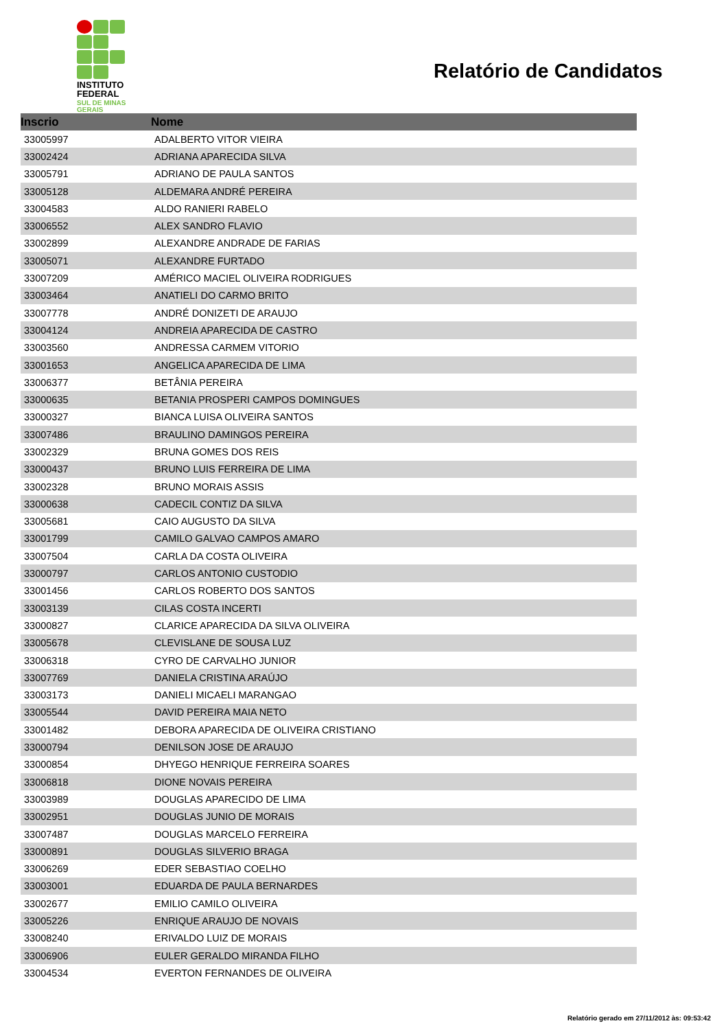INSTITUTO
FEDERAL
SUL DE MINAS
GERAIS
Relatório de Candidatos
| Inscrio | Nome |
| --- | --- |
| 33005997 | ADALBERTO VITOR VIEIRA |
| 33002424 | ADRIANA APARECIDA SILVA |
| 33005791 | ADRIANO DE PAULA SANTOS |
| 33005128 | ALDEMARA ANDRÉ PEREIRA |
| 33004583 | ALDO RANIERI RABELO |
| 33006552 | ALEX SANDRO FLAVIO |
| 33002899 | ALEXANDRE ANDRADE DE FARIAS |
| 33005071 | ALEXANDRE FURTADO |
| 33007209 | AMÉRICO MACIEL OLIVEIRA RODRIGUES |
| 33003464 | ANATIELI DO CARMO BRITO |
| 33007778 | ANDRÉ DONIZETI DE ARAUJO |
| 33004124 | ANDREIA APARECIDA DE CASTRO |
| 33003560 | ANDRESSA CARMEM VITORIO |
| 33001653 | ANGELICA APARECIDA DE LIMA |
| 33006377 | BETÂNIA PEREIRA |
| 33000635 | BETANIA PROSPERI CAMPOS DOMINGUES |
| 33000327 | BIANCA LUISA OLIVEIRA SANTOS |
| 33007486 | BRAULINO DAMINGOS PEREIRA |
| 33002329 | BRUNA GOMES DOS REIS |
| 33000437 | BRUNO LUIS FERREIRA DE LIMA |
| 33002328 | BRUNO MORAIS ASSIS |
| 33000638 | CADECIL CONTIZ DA SILVA |
| 33005681 | CAIO AUGUSTO DA SILVA |
| 33001799 | CAMILO GALVAO CAMPOS AMARO |
| 33007504 | CARLA DA COSTA OLIVEIRA |
| 33000797 | CARLOS ANTONIO CUSTODIO |
| 33001456 | CARLOS ROBERTO DOS SANTOS |
| 33003139 | CILAS COSTA INCERTI |
| 33000827 | CLARICE APARECIDA DA SILVA OLIVEIRA |
| 33005678 | CLEVISLANE DE SOUSA LUZ |
| 33006318 | CYRO DE CARVALHO JUNIOR |
| 33007769 | DANIELA CRISTINA ARAÚJO |
| 33003173 | DANIELI MICAELI MARANGAO |
| 33005544 | DAVID PEREIRA MAIA NETO |
| 33001482 | DEBORA APARECIDA DE OLIVEIRA CRISTIANO |
| 33000794 | DENILSON JOSE DE ARAUJO |
| 33000854 | DHYEGO HENRIQUE FERREIRA SOARES |
| 33006818 | DIONE NOVAIS PEREIRA |
| 33003989 | DOUGLAS APARECIDO DE LIMA |
| 33002951 | DOUGLAS JUNIO DE MORAIS |
| 33007487 | DOUGLAS MARCELO FERREIRA |
| 33000891 | DOUGLAS SILVERIO BRAGA |
| 33006269 | EDER SEBASTIAO COELHO |
| 33003001 | EDUARDA DE PAULA BERNARDES |
| 33002677 | EMILIO CAMILO OLIVEIRA |
| 33005226 | ENRIQUE ARAUJO DE NOVAIS |
| 33008240 | ERIVALDO LUIZ DE MORAIS |
| 33006906 | EULER GERALDO MIRANDA FILHO |
| 33004534 | EVERTON FERNANDES DE OLIVEIRA |
Relatório gerado em 27/11/2012 às: 09:53:42